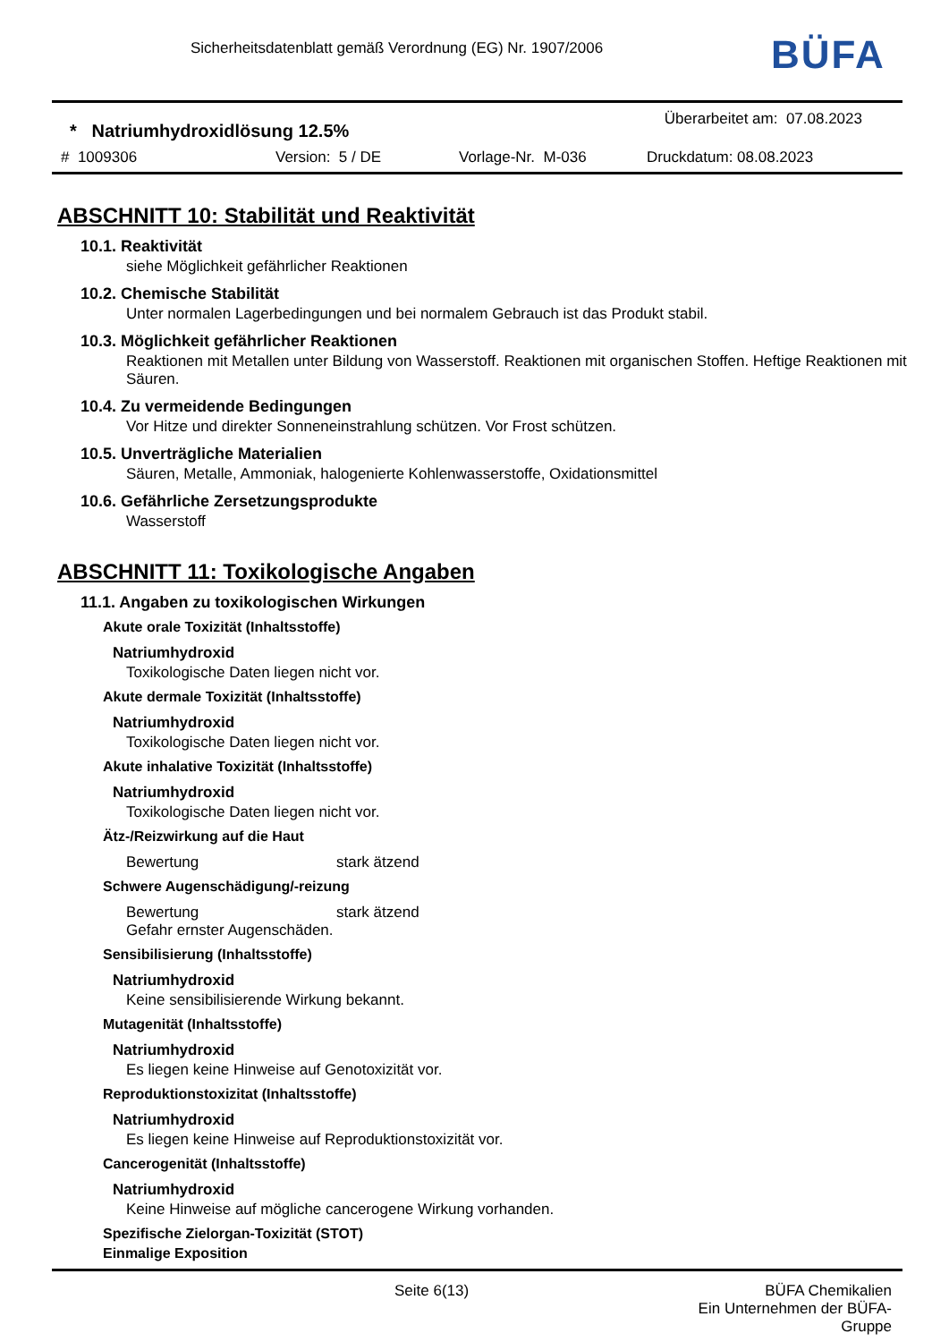Sicherheitsdatenblatt gemäß Verordnung (EG) Nr. 1907/2006
BÜFA
* Natriumhydroxidlösung 12.5%
Überarbeitet am: 07.08.2023
# 1009306 Version: 5 / DE Vorlage-Nr. M-036 Druckdatum: 08.08.2023
ABSCHNITT 10: Stabilität und Reaktivität
10.1. Reaktivität
siehe Möglichkeit gefährlicher Reaktionen
10.2. Chemische Stabilität
Unter normalen Lagerbedingungen und bei normalem Gebrauch ist das Produkt stabil.
10.3. Möglichkeit gefährlicher Reaktionen
Reaktionen mit Metallen unter Bildung von Wasserstoff. Reaktionen mit organischen Stoffen. Heftige Reaktionen mit Säuren.
10.4. Zu vermeidende Bedingungen
Vor Hitze und direkter Sonneneinstrahlung schützen. Vor Frost schützen.
10.5. Unverträgliche Materialien
Säuren, Metalle, Ammoniak, halogenierte Kohlenwasserstoffe, Oxidationsmittel
10.6. Gefährliche Zersetzungsprodukte
Wasserstoff
ABSCHNITT 11: Toxikologische Angaben
11.1. Angaben zu toxikologischen Wirkungen
Akute orale Toxizität (Inhaltsstoffe)
Natriumhydroxid
Toxikologische Daten liegen nicht vor.
Akute dermale Toxizität (Inhaltsstoffe)
Natriumhydroxid
Toxikologische Daten liegen nicht vor.
Akute inhalative Toxizität (Inhaltsstoffe)
Natriumhydroxid
Toxikologische Daten liegen nicht vor.
Ätz-/Reizwirkung auf die Haut
Bewertung stark ätzend
Schwere Augenschädigung/-reizung
Bewertung stark ätzend
Gefahr ernster Augenschäden.
Sensibilisierung (Inhaltsstoffe)
Natriumhydroxid
Keine sensibilisierende Wirkung bekannt.
Mutagenität (Inhaltsstoffe)
Natriumhydroxid
Es liegen keine Hinweise auf Genotoxizität vor.
Reproduktionstoxizitat (Inhaltsstoffe)
Natriumhydroxid
Es liegen keine Hinweise auf Reproduktionstoxizität vor.
Cancerogenität (Inhaltsstoffe)
Natriumhydroxid
Keine Hinweise auf mögliche cancerogene Wirkung vorhanden.
Spezifische Zielorgan-Toxizität (STOT)
Einmalige Exposition
Seite 6(13) BÜFA Chemikalien
Ein Unternehmen der BÜFA-Gruppe